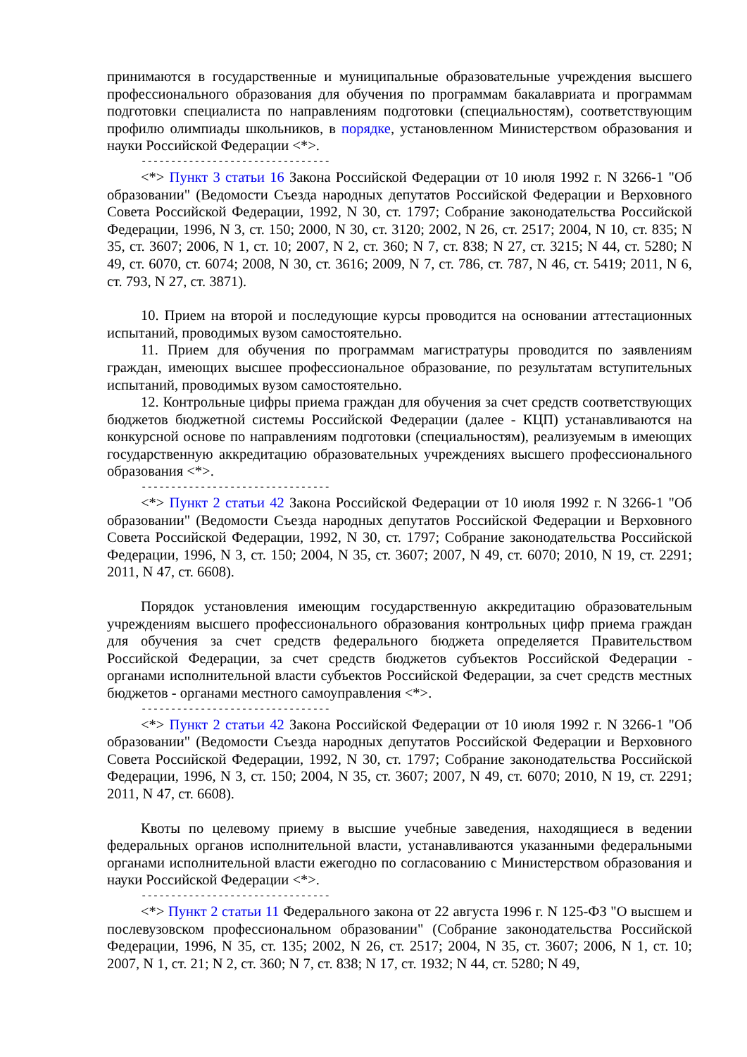принимаются в государственные и муниципальные образовательные учреждения высшего профессионального образования для обучения по программам бакалавриата и программам подготовки специалиста по направлениям подготовки (специальностям), соответствующим профилю олимпиады школьников, в порядке, установленном Министерством образования и науки Российской Федерации <*>.
--------------------------------
<*> Пункт 3 статьи 16 Закона Российской Федерации от 10 июля 1992 г. N 3266-1 "Об образовании" (Ведомости Съезда народных депутатов Российской Федерации и Верховного Совета Российской Федерации, 1992, N 30, ст. 1797; Собрание законодательства Российской Федерации, 1996, N 3, ст. 150; 2000, N 30, ст. 3120; 2002, N 26, ст. 2517; 2004, N 10, ст. 835; N 35, ст. 3607; 2006, N 1, ст. 10; 2007, N 2, ст. 360; N 7, ст. 838; N 27, ст. 3215; N 44, ст. 5280; N 49, ст. 6070, ст. 6074; 2008, N 30, ст. 3616; 2009, N 7, ст. 786, ст. 787, N 46, ст. 5419; 2011, N 6, ст. 793, N 27, ст. 3871).
10. Прием на второй и последующие курсы проводится на основании аттестационных испытаний, проводимых вузом самостоятельно.
11. Прием для обучения по программам магистратуры проводится по заявлениям граждан, имеющих высшее профессиональное образование, по результатам вступительных испытаний, проводимых вузом самостоятельно.
12. Контрольные цифры приема граждан для обучения за счет средств соответствующих бюджетов бюджетной системы Российской Федерации (далее - КЦП) устанавливаются на конкурсной основе по направлениям подготовки (специальностям), реализуемым в имеющих государственную аккредитацию образовательных учреждениях высшего профессионального образования <*>.
--------------------------------
<*> Пункт 2 статьи 42 Закона Российской Федерации от 10 июля 1992 г. N 3266-1 "Об образовании" (Ведомости Съезда народных депутатов Российской Федерации и Верховного Совета Российской Федерации, 1992, N 30, ст. 1797; Собрание законодательства Российской Федерации, 1996, N 3, ст. 150; 2004, N 35, ст. 3607; 2007, N 49, ст. 6070; 2010, N 19, ст. 2291; 2011, N 47, ст. 6608).
Порядок установления имеющим государственную аккредитацию образовательным учреждениям высшего профессионального образования контрольных цифр приема граждан для обучения за счет средств федерального бюджета определяется Правительством Российской Федерации, за счет средств бюджетов субъектов Российской Федерации - органами исполнительной власти субъектов Российской Федерации, за счет средств местных бюджетов - органами местного самоуправления <*>.
--------------------------------
<*> Пункт 2 статьи 42 Закона Российской Федерации от 10 июля 1992 г. N 3266-1 "Об образовании" (Ведомости Съезда народных депутатов Российской Федерации и Верховного Совета Российской Федерации, 1992, N 30, ст. 1797; Собрание законодательства Российской Федерации, 1996, N 3, ст. 150; 2004, N 35, ст. 3607; 2007, N 49, ст. 6070; 2010, N 19, ст. 2291; 2011, N 47, ст. 6608).
Квоты по целевому приему в высшие учебные заведения, находящиеся в ведении федеральных органов исполнительной власти, устанавливаются указанными федеральными органами исполнительной власти ежегодно по согласованию с Министерством образования и науки Российской Федерации <*>.
--------------------------------
<*> Пункт 2 статьи 11 Федерального закона от 22 августа 1996 г. N 125-ФЗ "О высшем и послевузовском профессиональном образовании" (Собрание законодательства Российской Федерации, 1996, N 35, ст. 135; 2002, N 26, ст. 2517; 2004, N 35, ст. 3607; 2006, N 1, ст. 10; 2007, N 1, ст. 21; N 2, ст. 360; N 7, ст. 838; N 17, ст. 1932; N 44, ст. 5280; N 49,